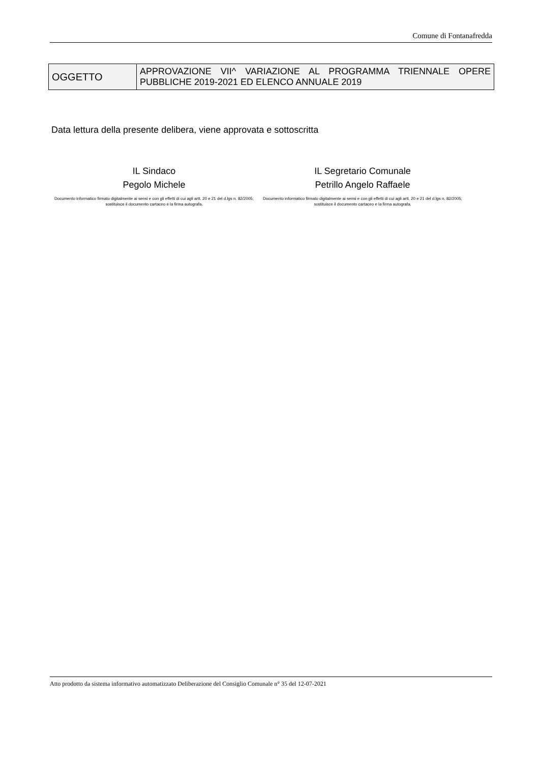Comune di Fontanafredda
| OGGETTO | APPROVAZIONE VII^ VARIAZIONE AL PROGRAMMA TRIENNALE OPERE PUBBLICHE 2019-2021 ED ELENCO ANNUALE 2019 |
Data lettura della presente delibera, viene approvata e sottoscritta
IL Sindaco
Pegolo Michele
Documento informatico firmato digitalmente ai sensi e con gli effetti di cui agli artt. 20 e 21 del d.lgs n. 82/2005; sostituisce il documento cartaceo e la firma autografa.
IL Segretario Comunale
Petrillo Angelo Raffaele
Documento informatico firmato digitalmente ai sensi e con gli effetti di cui agli artt. 20 e 21 del d.lgs n. 82/2005; sostituisce il documento cartaceo e la firma autografa.
Atto prodotto da sistema informativo automatizzato Deliberazione del Consiglio Comunale n° 35 del 12-07-2021